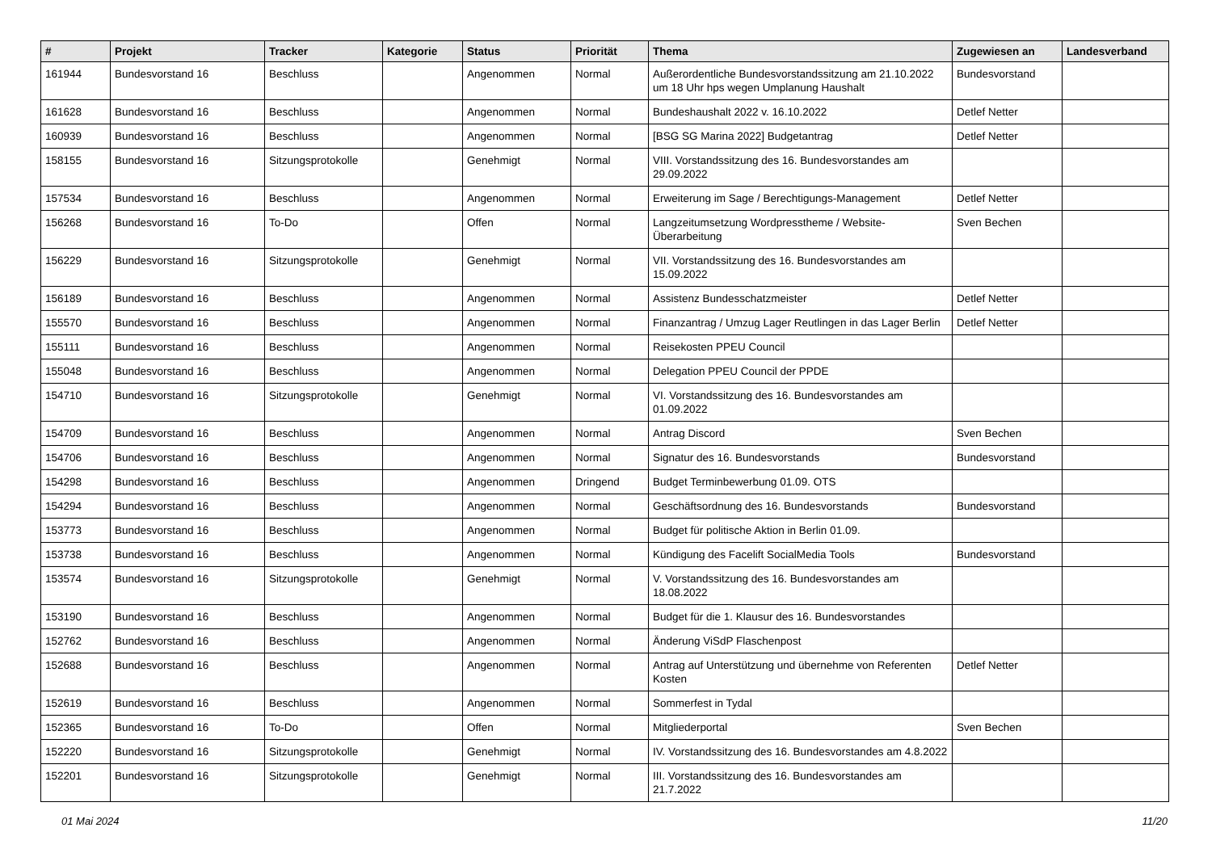| # | Projekt | Tracker | Kategorie | Status | Priorität | Thema | Zugewiesen an | Landesverband |
| --- | --- | --- | --- | --- | --- | --- | --- | --- |
| 161944 | Bundesvorstand 16 | Beschluss | | Angenommen | Normal | Außerordentliche Bundesvorstandssitzung am 21.10.2022 um 18 Uhr hps wegen Umplanung Haushalt | Bundesvorstand | |
| 161628 | Bundesvorstand 16 | Beschluss | | Angenommen | Normal | Bundeshaushalt 2022 v. 16.10.2022 | Detlef Netter | |
| 160939 | Bundesvorstand 16 | Beschluss | | Angenommen | Normal | [BSG SG Marina 2022] Budgetantrag | Detlef Netter | |
| 158155 | Bundesvorstand 16 | Sitzungsprotokolle | | Genehmigt | Normal | VIII. Vorstandssitzung des 16. Bundesvorstandes am 29.09.2022 | | |
| 157534 | Bundesvorstand 16 | Beschluss | | Angenommen | Normal | Erweiterung im Sage / Berechtigungs-Management | Detlef Netter | |
| 156268 | Bundesvorstand 16 | To-Do | | Offen | Normal | Langzeitumsetzung Wordpresstheme / Website-Überarbeitung | Sven Bechen | |
| 156229 | Bundesvorstand 16 | Sitzungsprotokolle | | Genehmigt | Normal | VII. Vorstandssitzung des 16. Bundesvorstandes am 15.09.2022 | | |
| 156189 | Bundesvorstand 16 | Beschluss | | Angenommen | Normal | Assistenz Bundesschatzmeister | Detlef Netter | |
| 155570 | Bundesvorstand 16 | Beschluss | | Angenommen | Normal | Finanzantrag / Umzug Lager Reutlingen in das Lager Berlin | Detlef Netter | |
| 155111 | Bundesvorstand 16 | Beschluss | | Angenommen | Normal | Reisekosten PPEU Council | | |
| 155048 | Bundesvorstand 16 | Beschluss | | Angenommen | Normal | Delegation PPEU Council der PPDE | | |
| 154710 | Bundesvorstand 16 | Sitzungsprotokolle | | Genehmigt | Normal | VI. Vorstandssitzung des 16. Bundesvorstandes am 01.09.2022 | | |
| 154709 | Bundesvorstand 16 | Beschluss | | Angenommen | Normal | Antrag Discord | Sven Bechen | |
| 154706 | Bundesvorstand 16 | Beschluss | | Angenommen | Normal | Signatur des 16. Bundesvorstands | Bundesvorstand | |
| 154298 | Bundesvorstand 16 | Beschluss | | Angenommen | Dringend | Budget Terminbewerbung 01.09. OTS | | |
| 154294 | Bundesvorstand 16 | Beschluss | | Angenommen | Normal | Geschäftsordnung des 16. Bundesvorstands | Bundesvorstand | |
| 153773 | Bundesvorstand 16 | Beschluss | | Angenommen | Normal | Budget für politische Aktion in Berlin 01.09. | | |
| 153738 | Bundesvorstand 16 | Beschluss | | Angenommen | Normal | Kündigung des Facelift SocialMedia Tools | Bundesvorstand | |
| 153574 | Bundesvorstand 16 | Sitzungsprotokolle | | Genehmigt | Normal | V. Vorstandssitzung des 16. Bundesvorstandes am 18.08.2022 | | |
| 153190 | Bundesvorstand 16 | Beschluss | | Angenommen | Normal | Budget für die 1. Klausur des 16. Bundesvorstandes | | |
| 152762 | Bundesvorstand 16 | Beschluss | | Angenommen | Normal | Änderung ViSdP Flaschenpost | | |
| 152688 | Bundesvorstand 16 | Beschluss | | Angenommen | Normal | Antrag auf Unterstützung und übernehme von Referenten Kosten | Detlef Netter | |
| 152619 | Bundesvorstand 16 | Beschluss | | Angenommen | Normal | Sommerfest in Tydal | | |
| 152365 | Bundesvorstand 16 | To-Do | | Offen | Normal | Mitgliederportal | Sven Bechen | |
| 152220 | Bundesvorstand 16 | Sitzungsprotokolle | | Genehmigt | Normal | IV. Vorstandssitzung des 16. Bundesvorstandes am 4.8.2022 | | |
| 152201 | Bundesvorstand 16 | Sitzungsprotokolle | | Genehmigt | Normal | III. Vorstandssitzung des 16. Bundesvorstandes am 21.7.2022 | | |
01 Mai 2024 11/20